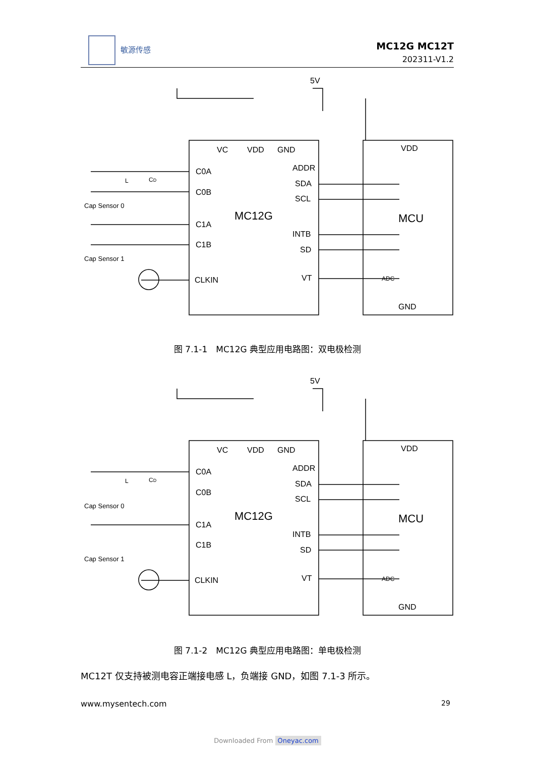敏源传感
MC12G MC12T
202311-V1.2
5V
VC
VDD
GND
C0A
C0B
C1A
C1B
CLKIN
ADDR
SDA
SCL
INTB
SD
VT
MC12G
MCU
VDD
GND
ADC
Cap Sensor 0
Cap Sensor 1
L
CD
图 7.1-1　MC12G 典型应用电路图：双电极检测
5V
VC
VDD
GND
C0A
C0B
C1A
C1B
CLKIN
ADDR
SDA
SCL
INTB
SD
VT
MC12G
MCU
VDD
GND
ADC
Cap Sensor 0
Cap Sensor 1
L
CD
图 7.1-2　MC12G 典型应用电路图：单电极检测
MC12T 仅支持被测电容正端接电感 L，负端接 GND，如图 7.1-3 所示。
www.mysentech.com 29
Downloaded From Oneyac.com